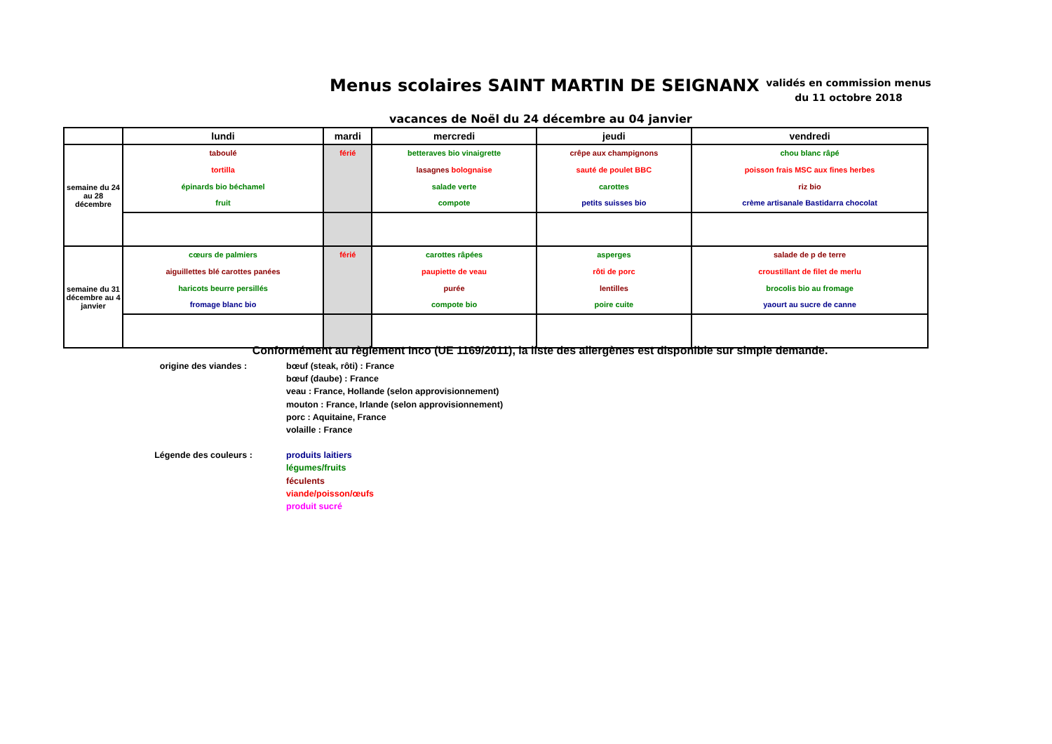Menus scolaires SAINT MARTIN DE SEIGNANX
validés en commission menus du 11 octobre 2018
vacances de Noël du 24 décembre au 04 janvier
| | lundi | mardi | mercredi | jeudi | vendredi |
| --- | --- | --- | --- | --- | --- |
| semaine du 24 au 28 décembre | taboulé tortilla épinards bio béchamel fruit | férié | betteraves bio vinaigrette lasagnes bolognaise salade verte compote | crêpe aux champignons sauté de poulet BBC carottes petits suisses bio | chou blanc râpé poisson frais MSC aux fines herbes riz bio crème artisanale Bastidarra chocolat |
| semaine du 31 décembre au 4 janvier | cœurs de palmiers aiguillettes blé carottes panées haricots beurre persillés fromage blanc bio | férié | carottes râpées paupiette de veau purée compote bio | asperges rôti de porc lentilles poire cuite | salade de p de terre croustillant de filet de merlu brocolis bio au fromage yaourt au sucre de canne |
Conformément au règlement Inco (UE 1169/2011), la liste des allergènes est disponible sur simple demande.
origine des viandes : bœuf (steak, rôti) : France
bœuf (daube) : France
veau : France, Hollande (selon approvisionnement)
mouton : France, Irlande (selon approvisionnement)
porc : Aquitaine, France
volaille : France
Légende des couleurs : produits laitiers
légumes/fruits
féculents
viande/poisson/œufs
produit sucré